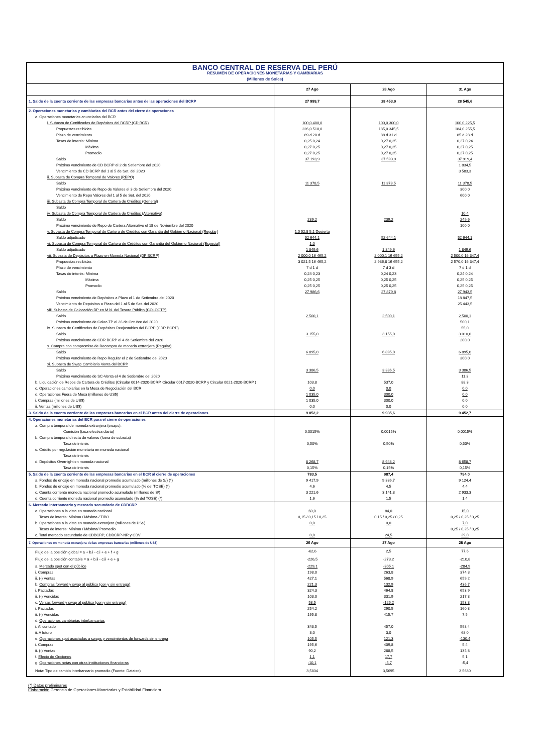| BANCO CENTRAL DE RESERVA DEL PERÚ | | | |
| RESUMEN DE OPERACIONES MONETARIAS Y CAMBIARIAS | | | |
| (Millones de Soles) | | | |
| | 27 Ago | 28 Ago | 31 Ago |
| 1. Saldo de la cuenta corriente de las empresas bancarias antes de las operaciones del BCRP | 27 999,7 | 28 453,9 | 28 545,6 |
| 2. Operaciones monetarias y cambiarias del BCR antes del cierre de operaciones | | | |
| a. Operaciones monetarias anunciadas del BCR | | | |
| i. Subasta de Certificados de Depósitos del BCRP (CD BCR) | 100,0 400,0 | 100,0 300,0 | 100,0 225,5 |
| Propuestas recibidas | 226,0 510,0 | 185,0 345,5 | 184,0 255,5 |
| Plazo de vencimiento | 89 d 28 d | 88 d 31 d | 85 d 28 d |
| Tasas de interés: Mínima | 0,25 0,24 | 0,27 0,25 | 0,27 0,24 |
| Máxima | 0,27 0,25 | 0,27 0,25 | 0,27 0,25 |
| Promedio | 0,27 0,25 | 0,27 0,25 | 0,27 0,25 |
| Saldo | 37 193,9 | 37 593,9 | 37 919,4 |
| Próximo vencimiento de CD BCRP el 2 de Setiembre del 2020 | | | 1 834,5 |
| Vencimiento de CD BCRP del 1 al 5 de Set. del 2020 | | | 3 583,3 |
| ii. Subasta de Compra Temporal de Valores (REPO) | | | |
| Saldo | 11 378,5 | 11 378,5 | 11 378,5 |
| Próximo vencimiento de Repo de Valores el 3 de Setiembre del 2020 | | | 300,0 |
| Vencimiento de Repo Valores del 1 al 5 de Set. del 2020 | | | 600,0 |
| iii. Subasta de Compra Temporal de Cartera de Créditos (General) | | | |
| Saldo | | | |
| iv. Subasta de Compra Temporal de Cartera de Créditos (Alternativo) | | | 10,4 |
| Saldo | 239,2 | 239,2 | 249,6 |
| Próximo vencimiento de Repo de Cartera Alternativo el 18 de Noviembre del 2020 | | | 100,0 |
| v. Subasta de Compra Temporal de Cartera de Créditos con Garantía del Gobierno Nacional (Regular) | 1,0 52,8 5,1 Desierta | | |
| Saldo adjudicado | 52 644,1 | 52 644,1 | 52 644,1 |
| vi. Subasta de Compra Temporal de Cartera de Créditos con Garantía del Gobierno Nacional (Especial) | 1,0 | | |
| Saldo adjudicado | 1 849,6 | 1 849,6 | 1 849,6 |
| vii. Subasta de Depósitos a Plazo en Moneda Nacional (DP BCRP) | 2 000,0 16 465,2 | 2 000,1 16 655,2 | 2 500,0 16 347,4 |
| Propuestas recibidas | 3 021,5 16 465,2 | 2 936,8 16 655,2 | 2 570,0 16 347,4 |
| Plazo de vencimiento | 7 d 1 d | 7 d 3 d | 7 d 1 d |
| Tasas de interés: Mínima | 0,24 0,23 | 0,24 0,23 | 0,24 0,24 |
| Máxima | 0,25 0,25 | 0,25 0,25 | 0,25 0,25 |
| Promedio | 0,25 0,25 | 0,25 0,25 | 0,25 0,25 |
| Saldo | 27 986,6 | 27 879,8 | 27 943,5 |
| Próximo vencimiento de Depósitos a Plazo el 1 de Setiembre del 2020 | | | 18 847,5 |
| Vencimiento de Depósitos a Plazo del 1 al 5 de Set. del 2020 | | | 25 443,5 |
| viii. Subasta de Colocación DP en M.N. del Tesoro Público (COLOCTP) | | | |
| Saldo | 2 500,1 | 2 500,1 | 2 500,1 |
| Próximo vencimiento de Coloc-TP el 26 de Octubre del 2020 | | | 500,1 |
| ix. Subasta de Certificados de Depósitos Reajustables del BCRP (CDR BCRP) | | | 55,0 |
| Saldo | 3 155,0 | 3 155,0 | 3 010,0 |
| Próximo vencimiento de CDR BCRP el 4 de Setiembre del 2020 | | | 200,0 |
| x. Compra con compromiso de Recompra de moneda extranjera (Regular) | | | |
| Saldo | 6 895,0 | 6 895,0 | 6 895,0 |
| Próximo vencimiento de Repo Regular el 2 de Setiembre del 2020 | | | 300,0 |
| xi. Subasta de Swap Cambiario Venta del BCRP | | | |
| Saldo | 3 386,5 | 3 386,5 | 3 386,5 |
| Próximo vencimiento de SC-Venta el 4 de Setiembre del 2020 | | | 11,3 |
| b. Liquidación de Repos de Cartera de Créditos (Circular 0014-2020-BCRP, Circular 0017-2020-BCRP y Circular 0021-2020-BCRP ) | 103,8 | 537,0 | 88,3 |
| c. Operaciones cambiarias en la Mesa de Negociación del BCR | 0,0 | 0,0 | 0,0 |
| d. Operaciones Fuera de Mesa (millones de US$) | 1 035,0 | 300,0 | 0,0 |
| i. Compras (millones de US$) | 1 035,0 | 300,0 | 0,0 |
| ii. Ventas (millones de US$) | 0,0 | 0,0 | 0,0 |
| 3. Saldo de la cuenta corriente de las empresas bancarias en el BCR antes del cierre de operaciones | 9 052,2 | 9 935,6 | 9 452,7 |
| 4. Operaciones monetarias del BCR para el cierre de operaciones | | | |
| a. Compra temporal de moneda extranjera (swaps). | | | |
| Comisión (tasa efectiva diaria) | 0,0015% | 0,0015% | 0,0015% |
| b. Compra temporal directa de valores (fuera de subasta) | | | |
| Tasa de interés | 0,50% | 0,50% | 0,50% |
| c. Crédito por regulación monetaria en moneda nacional | | | |
| Tasa de interés | | | |
| d. Depósitos Overnight en moneda nacional | 8 268,7 | 8 948,2 | 8 658,7 |
| Tasa de interés | 0,15% | 0,15% | 0,15% |
| 5. Saldo de la cuenta corriente de las empresas bancarias en el BCR al cierre de operaciones | 783,5 | 987,4 | 794,0 |
| a. Fondos de encaje en moneda nacional promedio acumulado (millones de S/) (*) | 9 417,9 | 9 336,7 | 9 124,4 |
| b. Fondos de encaje en moneda nacional promedio acumulado (% del TOSE) (*) | 4,6 | 4,5 | 4,4 |
| c. Cuenta corriente moneda nacional promedio acumulado (millones de S/) | 3 221,6 | 3 141,8 | 2 933,3 |
| d. Cuenta corriente moneda nacional promedio acumulado (% del TOSE) (*) | 1,6 | 1,5 | 1,4 |
| 6. Mercado interbancario y mercado secundario de CDBCRP | | | |
| a. Operaciones a la vista en moneda nacional | 60,0 | 84,0 | 15,0 |
| Tasas de interés: Mínima / Máxima / TIBO | 0,15 / 0,15 / 0,25 | 0,15 / 0,25 / 0,25 | 0,25 / 0,25 / 0,25 |
| b. Operaciones a la vista en moneda extranjera (millones de US$) | 0,0 | 0,0 | 7,0 |
| Tasas de interés: Mínima / Máxima/ Promedio | | | 0,25 / 0,25 / 0,25 |
| c. Total mercado secundario de CDBCRP, CDBCRP-NR y CDV | 0,0 | 24,5 | 39,0 |
| 7. Operaciones en moneda extranjera de las empresas bancarias (millones de US$) | 26 Ago | 27 Ago | 28 Ago |
| Flujo de la posición global = a + b.i - c.i + e + f + g | -62,6 | 2,5 | 77,6 |
| Flujo de la posición contable = a + b.ii - c.ii + e + g | -226,5 | -273,2 | -210,8 |
| a. Mercado spot con el público | -229,1 | -305,1 | -284,9 |
| i. Compras | 198,0 | 263,8 | 374,3 |
| ii. (-) Ventas | 427,1 | 568,9 | 659,2 |
| b. Compras forward y swap al público (con y sin entrega) | 221,3 | 132,9 | 436,7 |
| i. Pactadas | 324,3 | 464,8 | 653,9 |
| ii. (-) Vencidas | 103,0 | 331,9 | 217,3 |
| c. Ventas forward y swap al público (con y sin entrega) | 58,5 | -125,2 | 153,3 |
| i. Pactadas | 254,2 | 290,5 | 160,8 |
| ii. (-) Vencidas | 195,8 | 415,7 | 7,5 |
| d. Operaciones cambiarias interbancarias | | | |
| i. Al contado | 343,5 | 457,0 | 598,4 |
| ii. A futuro | 3,0 | 3,0 | 68,0 |
| e. Operaciones spot asociadas a swaps y vencimientos de forwards sin entrega | 105,5 | 121,3 | -130,4 |
| i. Compras | 195,6 | 409,8 | 5,4 |
| ii. (-) Ventas | 90,2 | 288,5 | 135,8 |
| f. Efecto de Opciones | 1,1 | 17,7 | 5,1 |
| g. Operaciones netas con otras instituciones financieras | -10,1 | -5,7 | -5,4 |
| Nota: Tipo de cambio interbancario promedio (Fuente: Datatec) | 3,5834 | 3,5695 | 3,5630 |
(*) Datos preliminares
Elaboración Gerencia de Operaciones Monetarias y Estabilidad Financiera